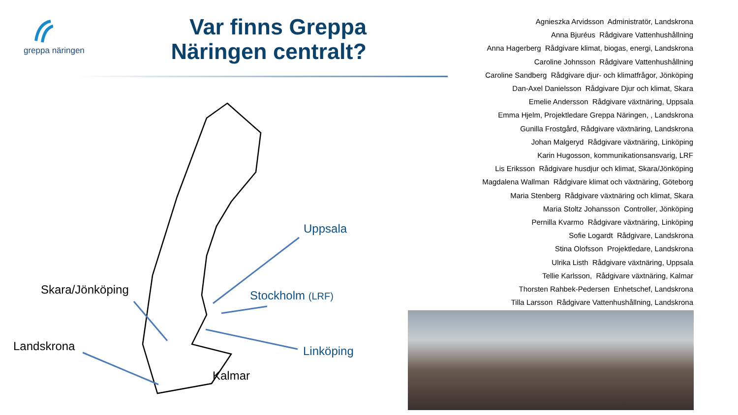greppa näringen
Var finns Greppa Näringen centralt?
Agnieszka Arvidsson Administratör, Landskrona
Anna Bjuréus Rådgivare Vattenhushållning
Anna Hagerberg Rådgivare klimat, biogas, energi, Landskrona
Caroline Johnsson Rådgivare Vattenhushållning
Caroline Sandberg Rådgivare djur- och klimatfrågor, Jönköping
Dan-Axel Danielsson Rådgivare Djur och klimat, Skara
Emelie Andersson Rådgivare växtnäring, Uppsala
Emma Hjelm, Projektledare Greppa Näringen, , Landskrona
Gunilla Frostgård, Rådgivare växtnäring, Landskrona
Johan Malgeryd Rådgivare växtnäring, Linköping
Karin Hugosson, kommunikationsansvarig, LRF
Lis Eriksson Rådgivare husdjur och klimat, Skara/Jönköping
Magdalena Wallman Rådgivare klimat och växtnäring, Göteborg
Maria Stenberg Rådgivare växtnäring och klimat, Skara
Maria Stoltz Johansson Controller, Jönköping
Pernilla Kvarmo Rådgivare växtnäring, Linköping
Sofie Logardt Rådgivare, Landskrona
Stina Olofsson Projektledare, Landskrona
Ulrika Listh Rådgivare växtnäring, Uppsala
Tellie Karlsson, Rådgivare växtnäring, Kalmar
Thorsten Rahbek-Pedersen Enhetschef, Landskrona
Tilla Larsson Rådgivare Vattenhushållning, Landskrona
Uppsala
Stockholm (LRF)
Linköping
Skara/Jönköping
Landskrona
Kalmar